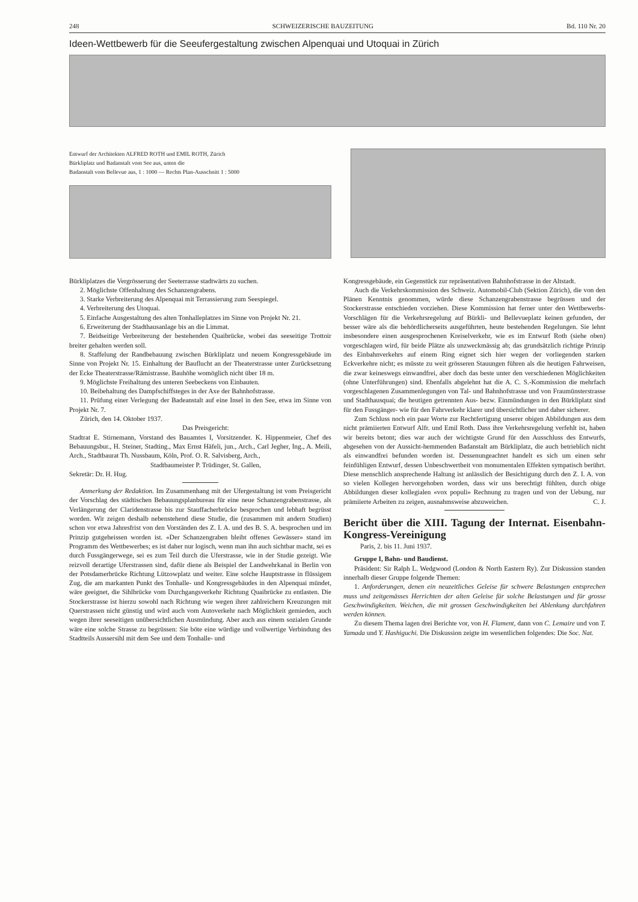248 SCHWEIZERISCHE BAUZEITUNG Bd. 110 Nr. 20
Ideen-Wettbewerb für die Seeufergestaltung zwischen Alpenquai und Utoquai in Zürich
Entwurf der Architekten ALFRED ROTH und EMIL ROTH, Zürich
Bürkliplatz und Badanstalt vom See aus, unten die
Badanstalt vom Bellevue aus, 1 : 1000 — Rechts Plan-Ausschnitt 1 : 5000
Bürkliplatzes die Vergrösserung der Seeterrasse stadtwärts zu suchen.
2. Möglichste Offenhaltung des Schanzengrabens.
3. Starke Verbreiterung des Alpenquai mit Terrassierung zum Seespiegel.
4. Verbreiterung des Utoquai.
5. Einfache Ausgestaltung des alten Tonhalleplatzes im Sinne von Projekt Nr. 21.
6. Erweiterung der Stadthausanlage bis an die Limmat.
7. Beidseitige Verbreiterung der bestehenden Quaibrücke, wobei das seeseitige Trottoir breiter gehalten werden soll.
8. Staffelung der Randbebauung zwischen Bürkliplatz und neuem Kongressgebäude im Sinne von Projekt Nr. 15. Einhaltung der Bauflucht an der Theaterstrasse unter Zurücksetzung der Ecke Theaterstrasse/Rämistrasse. Bauhöhe womöglich nicht über 18 m.
9. Möglichste Freihaltung des unteren Seebeckens von Einbauten.
10. Beibehaltung des Dampfschiffsteges in der Axe der Bahnhofstrasse.
11. Prüfung einer Verlegung der Badeanstalt auf eine Insel in den See, etwa im Sinne von Projekt Nr. 7.
Zürich, den 14. Oktober 1937.
Das Preisgericht:
Stadtrat E. Stirnemann, Vorstand des Bauamtes I, Vorsitzender. K. Hippenmeier, Chef des Bebauungsbur., H. Steiner, Stadting., Max Ernst Häfeli, jun., Arch., Carl Jegher, Ing., A. Meili, Arch., Stadtbaurat Th. Nussbaum, Köln, Prof. O. R. Salvisberg, Arch.,
Stadtbaumeister P. Trüdinger, St. Gallen,
Sekretär: Dr. H. Hug.
Anmerkung der Redaktion. Im Zusammenhang mit der Ufergestaltung ist vom Preisgericht der Vorschlag des städtischen Bebauungsplanbureau für eine neue Schanzengrabenstrasse, als Verlängerung der Claridenstrasse bis zur Stauffacherbrücke besprochen und lebhaft begrüsst worden. Wir zeigen deshalb nebenstehend diese Studie, die (zusammen mit andern Studien) schon vor etwa Jahresfrist von den Vorständen des Z. I. A. und des B. S. A. besprochen und im Prinzip gutgeheissen worden ist. «Der Schanzengraben bleibt offenes Gewässer» stand im Programm des Wettbewerbes; es ist daher nur logisch, wenn man ihn auch sichtbar macht, sei es durch Fussgängerwege, sei es zum Teil durch die Uferstrasse, wie in der Studie gezeigt. Wie reizvoll derartige Uferstrassen sind, dafür diene als Beispiel der Landwehrkanal in Berlin von der Potsdamerbrücke Richtung Lützowplatz und weiter. Eine solche Hauptstrasse in flüssigem Zug, die am markanten Punkt des Tonhalle- und Kongressgebäudes in den Alpenquai mündet, wäre geeignet, die Sihlbrücke vom Durchgangsverkehr Richtung Quaibrücke zu entlasten. Die Stockerstrasse ist hierzu sowohl nach Richtung wie wegen ihrer zahlreichern Kreuzungen mit Querstrassen nicht günstig und wird auch vom Autoverkehr nach Möglichkeit gemieden, auch wegen ihrer seeseitigen unübersichtlichen Ausmündung. Aber auch aus einem sozialen Grunde wäre eine solche Strasse zu begrüssen: Sie böte eine würdige und vollwertige Verbindung des Stadtteils Aussersihl mit dem See und dem Tonhalle- und
Kongressgebäude, ein Gegenstück zur repräsentativen Bahnhofstrasse in der Altstadt.
Auch die Verkehrskommission des Schweiz. Automobil-Club (Sektion Zürich), die von den Plänen Kenntnis genommen, würde diese Schanzengrabenstrasse begrüssen und der Stockerstrasse entschieden vorziehen. Diese Kommission hat ferner unter den Wettbewerbs-Vorschlägen für die Verkehrsregelung auf Bürkli- und Bellevueplatz keinen gefunden, der besser wäre als die behördlicherseits ausgeführten, heute bestehenden Regelungen. Sie lehnt insbesondere einen ausgesprochenen Kreiselverkehr, wie es im Entwurf Roth (siehe oben) vorgeschlagen wird, für beide Plätze als unzweckmässig ab; das grundsätzlich richtige Prinzip des Einbahnverkehrs auf einem Ring eignet sich hier wegen der vorliegenden starken Eckverkehre nicht; es müsste zu weit grösseren Stauungen führen als die heutigen Fahrweisen, die zwar keineswegs einwandfrei, aber doch das beste unter den verschiedenen Möglichkeiten (ohne Unterführungen) sind. Ebenfalls abgelehnt hat die A. C. S.-Kommission die mehrfach vorgeschlagenen Zusammenlegungen von Tal- und Bahnhofstrasse und von Fraumünsterstrasse und Stadthausquai; die heutigen getrennten Aus- bezw. Einmündungen in den Bürkliplatz sind für den Fussgänger- wie für den Fahrverkehr klarer und übersichtlicher und daher sicherer.
Zum Schluss noch ein paar Worte zur Rechtfertigung unserer obigen Abbildungen aus dem nicht prämiierten Entwurf Alfr. und Emil Roth. Dass ihre Verkehrsregelung verfehlt ist, haben wir bereits betont; dies war auch der wichtigste Grund für den Ausschluss des Entwurfs, abgesehen von der Aussicht-hemmenden Badanstalt am Bürkliplatz, die auch betrieblich nicht als einwandfrei befunden worden ist. Dessenungeachtet handelt es sich um einen sehr feinfühligen Entwurf, dessen Unbeschwertheit von monumentalen Effekten sympatisch berührt. Diese menschlich ansprechende Haltung ist anlässlich der Besichtigung durch den Z. I. A. von so vielen Kollegen hervorgehoben worden, dass wir uns berechtigt fühlten, durch obige Abbildungen dieser kollegialen «vox populi» Rechnung zu tragen und von der Uebung, nur prämiierte Arbeiten zu zeigen, ausnahmsweise abzuweichen. C. J.
Bericht über die XIII. Tagung der Internat. Eisenbahn-Kongress-Vereinigung
Paris, 2. bis 11. Juni 1937.
Gruppe I, Bahn- und Baudienst.
Präsident: Sir Ralph L. Wedgwood (London & North Eastern Ry). Zur Diskussion standen innerhalb dieser Gruppe folgende Themen:
1. Anforderungen, denen ein neuzeitliches Geleise für schwere Belastungen entsprechen muss und zeitgemässes Herrichten der alten Geleise für solche Belastungen und für grosse Geschwindigkeiten. Weichen, die mit grossen Geschwindigkeiten bei Ablenkung durchfahren werden können.
Zu diesem Thema lagen drei Berichte vor, von H. Flament, dann von C. Lemaire und von T. Yamada und Y. Hashiguchi. Die Diskussion zeigte im wesentlichen folgendes: Die Soc. Nat.